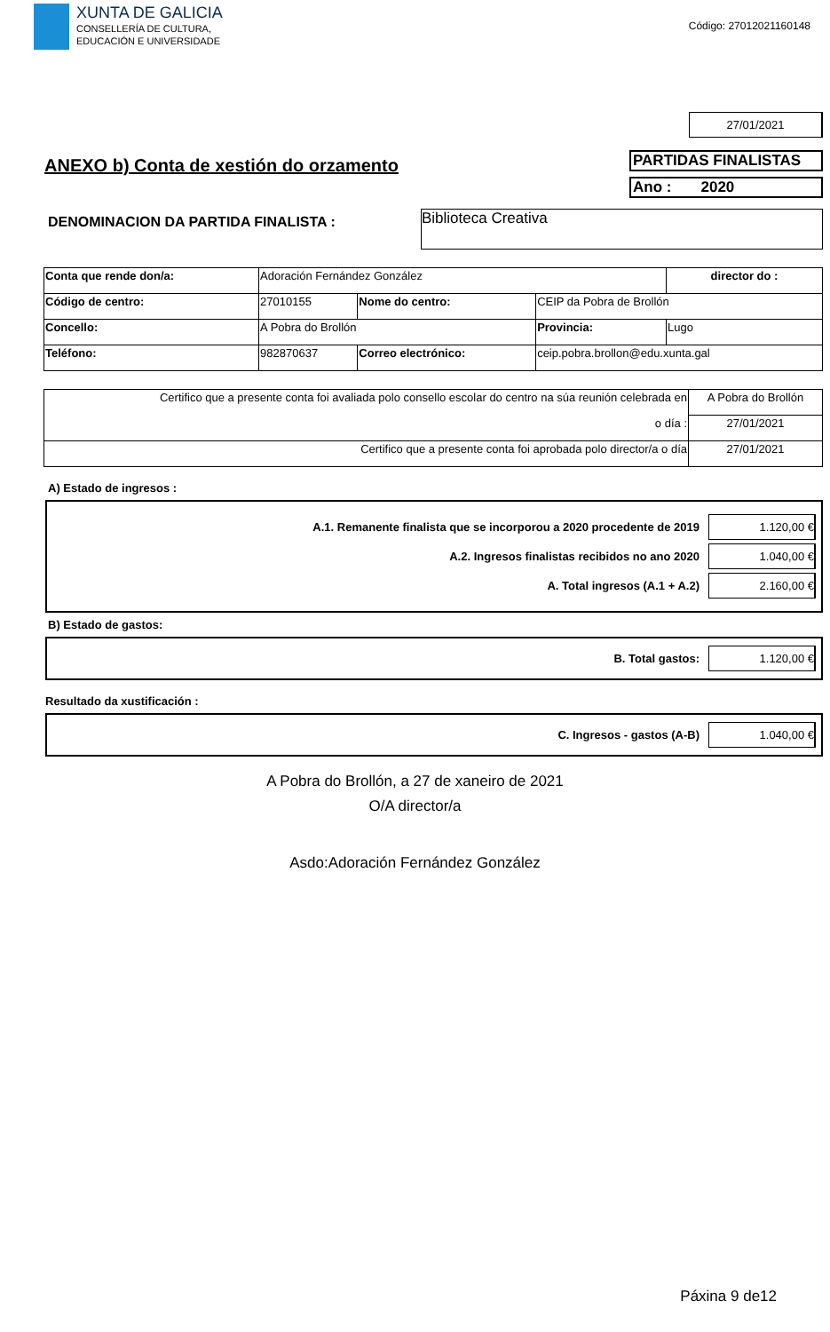XUNTA DE GALICIA
CONSELLERÍA DE CULTURA,
EDUCACIÓN E UNIVERSIDADE
Código: 27012021160148
27/01/2021
ANEXO b) Conta de xestión do orzamento
PARTIDAS FINALISTAS
Ano : 2020
DENOMINACION DA PARTIDA FINALISTA :
Biblioteca Creativa
| Conta que rende don/a: | Adoración Fernández González | | | | director do : |
| Código de centro: | 27010155 | Nome do centro: | CEIP da Pobra de Brollón | | |
| Concello: | A Pobra do Brollón | | Provincia: | Lugo | |
| Teléfono: | 982870637 | Correo electrónico: | ceip.pobra.brollon@edu.xunta.gal | | |
| Certifico que a presente conta foi avaliada polo consello escolar do centro na súa reunión celebrada en | A Pobra do Brollón |
| o día : | 27/01/2021 |
| Certifico que a presente conta foi aprobada polo director/a o día | 27/01/2021 |
A) Estado de ingresos :
A.1. Remanente finalista que se incorporou a 2020 procedente de 2019 1.120,00 €
A.2. Ingresos finalistas recibidos no ano 2020 1.040,00 €
A. Total ingresos (A.1 + A.2) 2.160,00 €
B) Estado de gastos:
B. Total gastos: 1.120,00 €
Resultado da xustificación :
C. Ingresos - gastos (A-B) 1.040,00 €
A Pobra do Brollón, a 27 de xaneiro de 2021
O/A director/a
Asdo:Adoración Fernández González
Páxina 9 de12